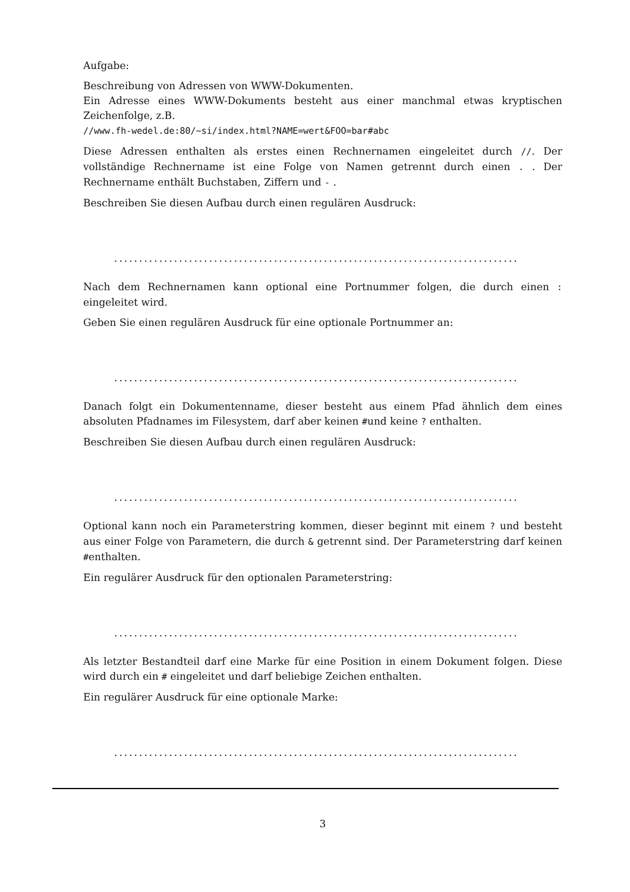Aufgabe:
Beschreibung von Adressen von WWW-Dokumenten.
Ein Adresse eines WWW-Dokuments besteht aus einer manchmal etwas kryptischen Zeichenfolge, z.B.
//www.fh-wedel.de:80/~si/index.html?NAME=wert&FOO=bar#abc
Diese Adressen enthalten als erstes einen Rechnernamen eingeleitet durch //. Der vollständige Rechnername ist eine Folge von Namen getrennt durch einen . . Der Rechnername enthält Buchstaben, Ziffern und - .
Beschreiben Sie diesen Aufbau durch einen regulären Ausdruck:
.................................................................................
Nach dem Rechnernamen kann optional eine Portnummer folgen, die durch einen : eingeleitet wird.
Geben Sie einen regulären Ausdruck für eine optionale Portnummer an:
.................................................................................
Danach folgt ein Dokumentenname, dieser besteht aus einem Pfad ähnlich dem eines absoluten Pfadnames im Filesystem, darf aber keinen #und keine ? enthalten.
Beschreiben Sie diesen Aufbau durch einen regulären Ausdruck:
.................................................................................
Optional kann noch ein Parameterstring kommen, dieser beginnt mit einem ? und besteht aus einer Folge von Parametern, die durch & getrennt sind. Der Parameterstring darf keinen #enthalten.
Ein regulärer Ausdruck für den optionalen Parameterstring:
.................................................................................
Als letzter Bestandteil darf eine Marke für eine Position in einem Dokument folgen. Diese wird durch ein # eingeleitet und darf beliebige Zeichen enthalten.
Ein regulärer Ausdruck für eine optionale Marke:
.................................................................................
3